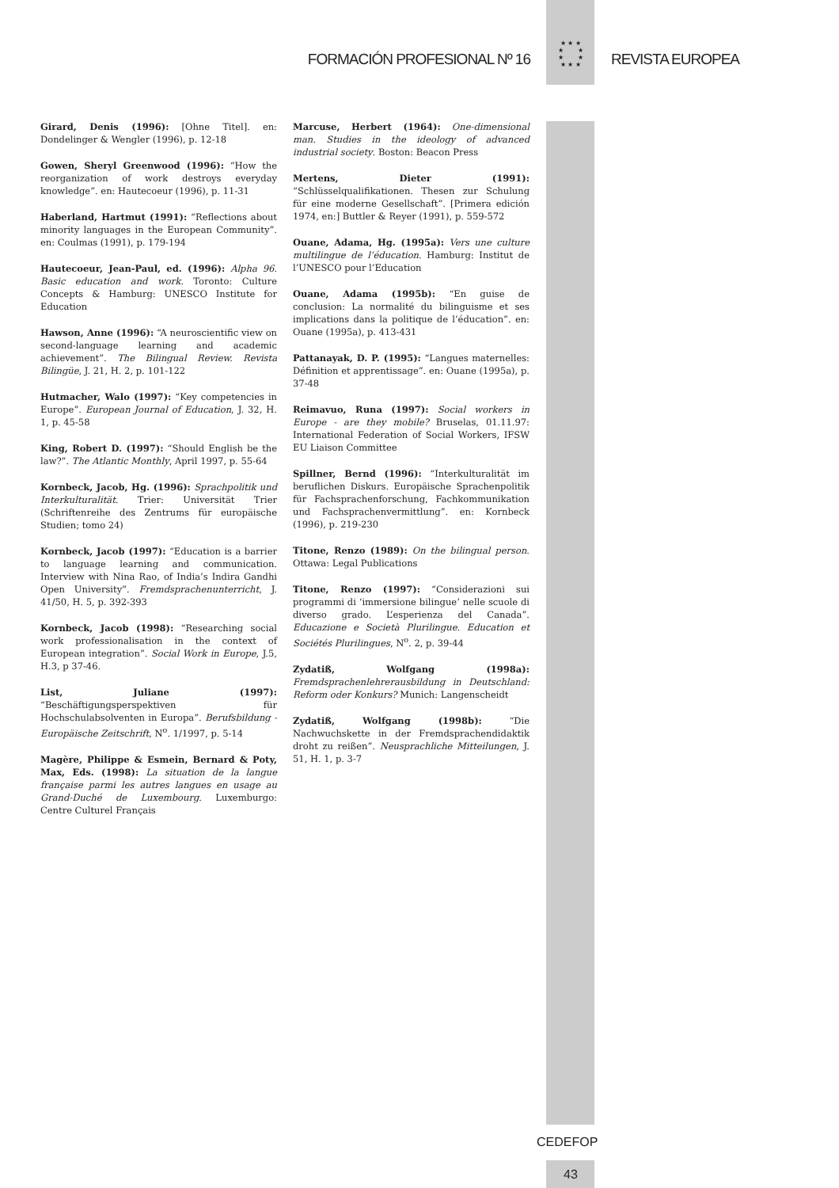FORMACIÓN PROFESIONAL Nº 16 REVISTA EUROPEA
★ ★ ★
★ ★
★ ★
★ ★ ★
Girard, Denis (1996): [Ohne Titel]. en: Dondelinger & Wengler (1996), p. 12-18
Gowen, Sheryl Greenwood (1996): “How the reorganization of work destroys everyday knowledge”. en: Hautecoeur (1996), p. 11-31
Haberland, Hartmut (1991): “Reflections about minority languages in the European Community”. en: Coulmas (1991), p. 179-194
Hautecoeur, Jean-Paul, ed. (1996): Alpha 96. Basic education and work. Toronto: Culture Concepts & Hamburg: UNESCO Institute for Education
Hawson, Anne (1996): “A neuroscientific view on second-language learning and academic achievement”. The Bilingual Review. Revista Bilingüe, J. 21, H. 2, p. 101-122
Hutmacher, Walo (1997): “Key competencies in Europe”. European Journal of Education, J. 32, H. 1, p. 45-58
King, Robert D. (1997): “Should English be the law?”. The Atlantic Monthly, April 1997, p. 55-64
Kornbeck, Jacob, Hg. (1996): Sprachpolitik und Interkulturalität. Trier: Universität Trier (Schriftenreihe des Zentrums für europäische Studien; tomo 24)
Kornbeck, Jacob (1997): “Education is a barrier to language learning and communication. Interview with Nina Rao, of India’s Indira Gandhi Open University”. Fremdsprachenunterricht, J. 41/50, H. 5, p. 392-393
Kornbeck, Jacob (1998): “Researching social work professionalisation in the context of European integration”. Social Work in Europe, J.5, H.3, p 37-46.
List, Juliane (1997): “Beschäftigungsperspektiven für Hochschulabsolventen in Europa”. Berufsbildung - Europäische Zeitschrift, N<sup>o</sup>. 1/1997, p. 5-14
Magère, Philippe & Esmein, Bernard & Poty, Max, Eds. (1998): La situation de la langue française parmi les autres langues en usage au Grand-Duché de Luxembourg. Luxemburgo: Centre Culturel Français
Marcuse, Herbert (1964): One-dimensional man. Studies in the ideology of advanced industrial society. Boston: Beacon Press
Mertens, Dieter (1991): “Schlüsselqualifikationen. Thesen zur Schulung für eine moderne Gesellschaft”. [Primera edición 1974, en:] Buttler & Reyer (1991), p. 559-572
Ouane, Adama, Hg. (1995a): Vers une culture multilingue de l’éducation. Hamburg: Institut de l’UNESCO pour l’Education
Ouane, Adama (1995b): “En guise de conclusion: La normalité du bilinguisme et ses implications dans la politique de l’éducation”. en: Ouane (1995a), p. 413-431
Pattanayak, D. P. (1995): “Langues maternelles: Définition et apprentissage”. en: Ouane (1995a), p. 37-48
Reimavuo, Runa (1997): Social workers in Europe - are they mobile? Bruselas, 01.11.97: International Federation of Social Workers, IFSW EU Liaison Committee
Spillner, Bernd (1996): “Interkulturalität im beruflichen Diskurs. Europäische Sprachenpolitik für Fachsprachenforschung, Fachkommunikation und Fachsprachenvermittlung”. en: Kornbeck (1996), p. 219-230
Titone, Renzo (1989): On the bilingual person. Ottawa: Legal Publications
Titone, Renzo (1997): “Considerazioni sui programmi di ‘immersione bilingue’ nelle scuole di diverso grado. L’esperienza del Canada”. Educazione e Società Plurilingue. Education et Sociétés Plurilingues, N<sup>o</sup>. 2, p. 39-44
Zydatiß, Wolfgang (1998a): Fremdsprachenlehrerausbildung in Deutschland: Reform oder Konkurs? Munich: Langenscheidt
Zydatiß, Wolfgang (1998b): “Die Nachwuchskette in der Fremdsprachendidaktik droht zu reißen”. Neusprachliche Mitteilungen, J. 51, H. 1, p. 3-7
CEDEFOP
43